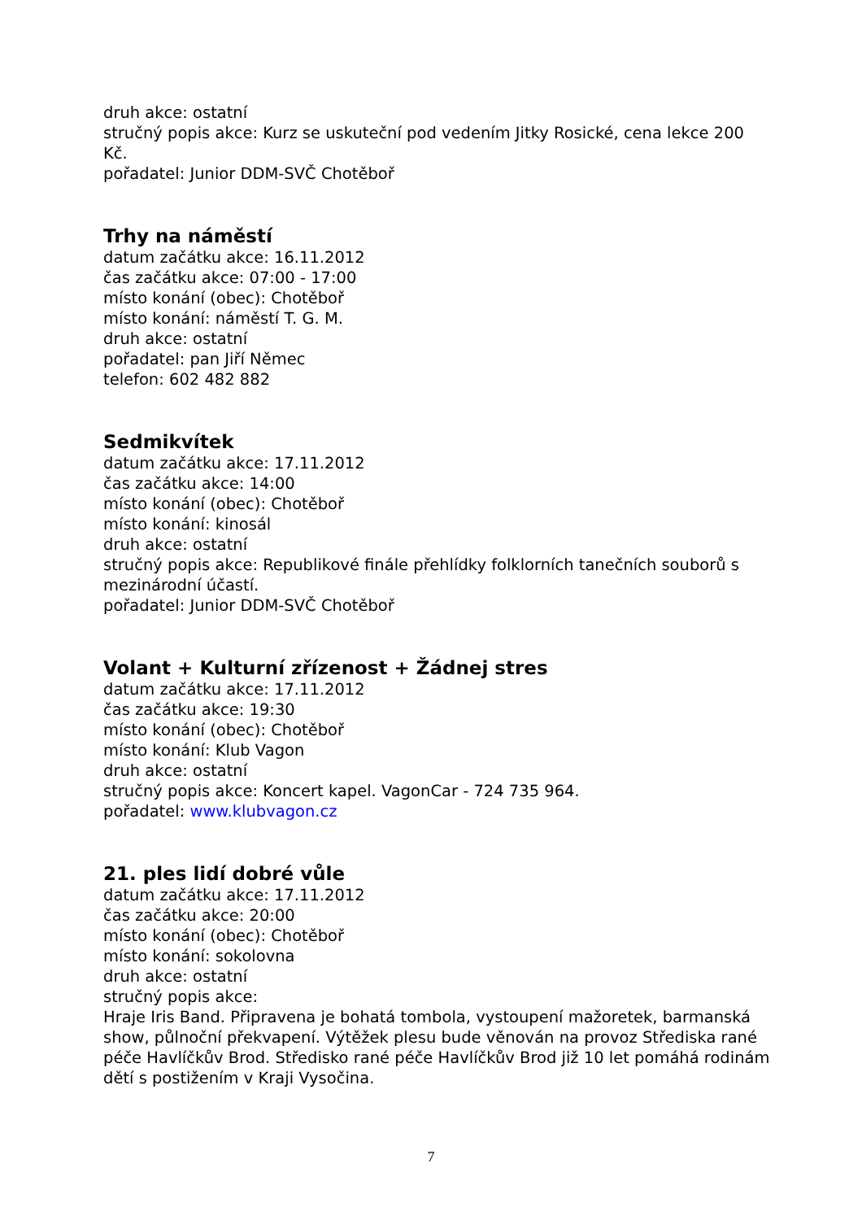druh akce: ostatní
stručný popis akce: Kurz se uskuteční pod vedením Jitky Rosické, cena lekce 200 Kč.
pořadatel: Junior DDM-SVČ Chotěboř
Trhy na náměstí
datum začátku akce: 16.11.2012
čas začátku akce: 07:00 - 17:00
místo konání (obec): Chotěboř
místo konání: náměstí T. G. M.
druh akce: ostatní
pořadatel: pan Jiří Němec
telefon: 602 482 882
Sedmikvítek
datum začátku akce: 17.11.2012
čas začátku akce: 14:00
místo konání (obec): Chotěboř
místo konání: kinosál
druh akce: ostatní
stručný popis akce: Republikové finále přehlídky folklorních tanečních souborů s mezinárodní účastí.
pořadatel: Junior DDM-SVČ Chotěboř
Volant + Kulturní zřízenost + Žádnej stres
datum začátku akce: 17.11.2012
čas začátku akce: 19:30
místo konání (obec): Chotěboř
místo konání: Klub Vagon
druh akce: ostatní
stručný popis akce: Koncert kapel. VagonCar - 724 735 964.
pořadatel: www.klubvagon.cz
21. ples lidí dobré vůle
datum začátku akce: 17.11.2012
čas začátku akce: 20:00
místo konání (obec): Chotěboř
místo konání: sokolovna
druh akce: ostatní
stručný popis akce:
Hraje Iris Band. Připravena je bohatá tombola, vystoupení mažoretek, barmanská show, půlnoční překvapení. Výtěžek plesu bude věnován na provoz Střediska rané péče Havlíčkův Brod. Středisko rané péče Havlíčkův Brod již 10 let pomáhá rodinám dětí s postižením v Kraji Vysočina.
7